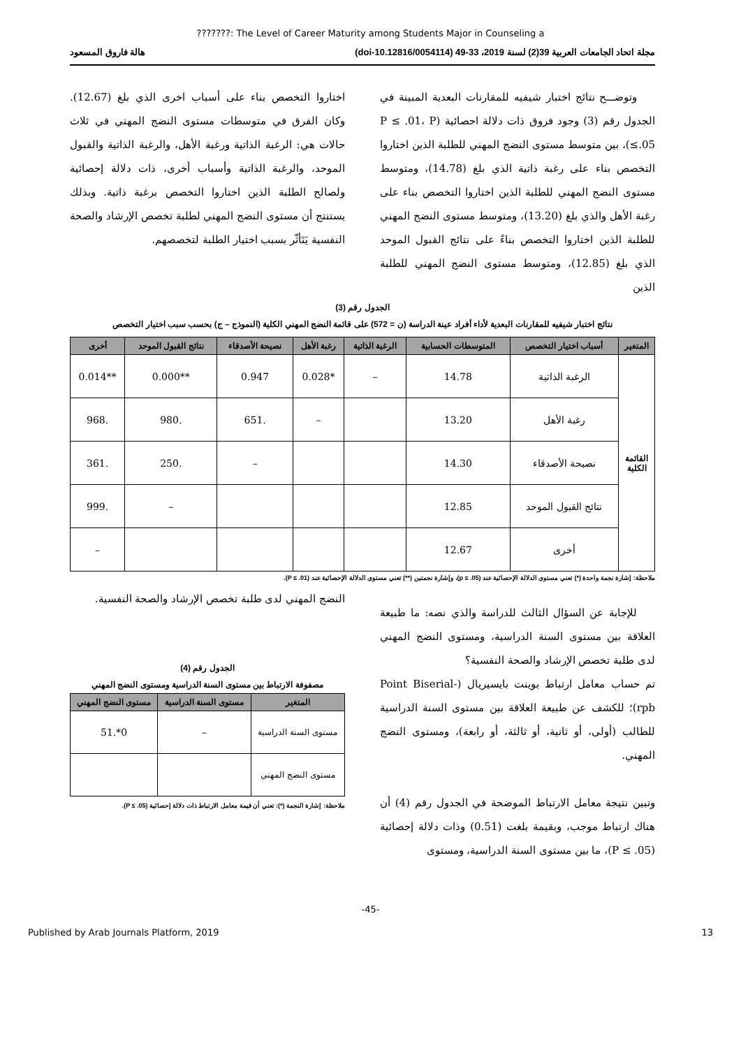???????: The Level of Career Maturity among Students Major in Counseling a
مجلة اتحاد الجامعات العربية 39(2) لسنة 2019، 33-49 (doi-10.12816/0054114) هالة فاروق المسعود
وتوضـــح نتائج اختبار شيفيه للمقارنات البعدية المبينة في الجدول رقم (3) وجود فروق ذات دلالة احصائية (P ≤ .01، P ≤.05)، بين متوسط مستوى النضج المهني للطلبة الذين اختاروا التخصص بناء على رغبة ذاتية الذي بلغ (14.78)، ومتوسط مستوى النضج المهني للطلبة الذين اختاروا التخصص بناء على رغبة الأهل والذي بلغ (13.20)، ومتوسط مستوى النضج المهني للطلبة الذين اختاروا التخصص بناءً على نتائج القبول الموحد الذي بلغ (12.85)، ومتوسط مستوى النضج المهني للطلبة الذين
اختاروا التخصص بناء على أسباب اخرى الذي بلغ (12.67). وكان الفرق في متوسطات مستوى النضج المهني في ثلاث حالات هي: الرغبة الذاتية ورغبة الأهل، والرغبة الذاتية والقبول الموحد، والرغبة الذاتية وأسباب أخرى، ذات دلالة إحصائية ولصالح الطلبة الذين اختاروا التخصص برغبة ذاتية. وبذلك يستنتج أن مستوى النضج المهني لطلبة تخصص الإرشاد والصحة النفسية يَتَأثّر بسبب اختيار الطلبة لتخصصهم.
الجدول رقم (3)
نتائج اختبار شيفيه للمقارنات البعدية لأداء أفراد عينة الدراسة (ن = 572) على قائمة النضج المهني الكلية (النموذج – ج) بحسب سبب اختيار التخصص
| المتغير | أسباب اختيار التخصص | المتوسطات الحسابية | الرغبة الذاتية | رغبة الأهل | نصيحة الأصدقاء | نتائج القبول الموحد | أخرى |
| --- | --- | --- | --- | --- | --- | --- | --- |
| القائمة الكلية | الرغبة الذاتية | 14.78 | – | *0.028 | 0.947 | **0.000 | **0.014 |
| | رغبة الأهل | 13.20 | | – | .651 | .980 | .968 |
| | نصيحة الأصدقاء | 14.30 | | | – | .250 | .361 |
| | نتائج القبول الموحد | 12.85 | | | | – | .999 |
| | أخرى | 12.67 | | | | | – |
ملاحظة: إشارة نجمة واحدة (*) تعني مستوى الدلالة الإحصائية عند (p ≤ .05)، وإشارة نجمتين (**) تعني مستوى الدلالة الإحصائية عند (P ≤ .01).
للإجابة عن السؤال الثالث للدراسة والذي نصه: ما طبيعة العلاقة بين مستوى السنة الدراسية، ومستوى النضج المهني لدى طلبة تخصص الإرشاد والصحة النفسية؟
تم حساب معامل ارتباط بوينت بايسيريال (Point Biserial- rpb)؛ للكشف عن طبيعة العلاقة بين مستوى السنة الدراسية للطالب (أولى، أو ثانية، أو ثالثة، أو رابعة)، ومستوى النضج المهني.
وتبين نتيجة معامل الارتباط الموضحة في الجدول رقم (4) أن هناك ارتباط موجب، وبقيمة بلغت (0.51) وذات دلالة إحصائية (P ≤ .05)، ما بين مستوى السنة الدراسية، ومستوى
النضج المهني لدى طلبة تخصص الإرشاد والصحة النفسية.
الجدول رقم (4)
مصفوفة الارتباط بين مستوى السنة الدراسية ومستوى النضج المهني
| المتغير | مستوى السنة الدراسية | مستوى النضج المهني |
| --- | --- | --- |
| مستوى السنة الدراسية | – | 0*.51 |
| مستوى النضج المهني | | |
ملاحظة: إشارة النجمة (*): تعني أن قيمة معامل الارتباط ذات دلالة إحصائية (P ≤ .05).
-45-
Published by Arab Journals Platform, 2019 13